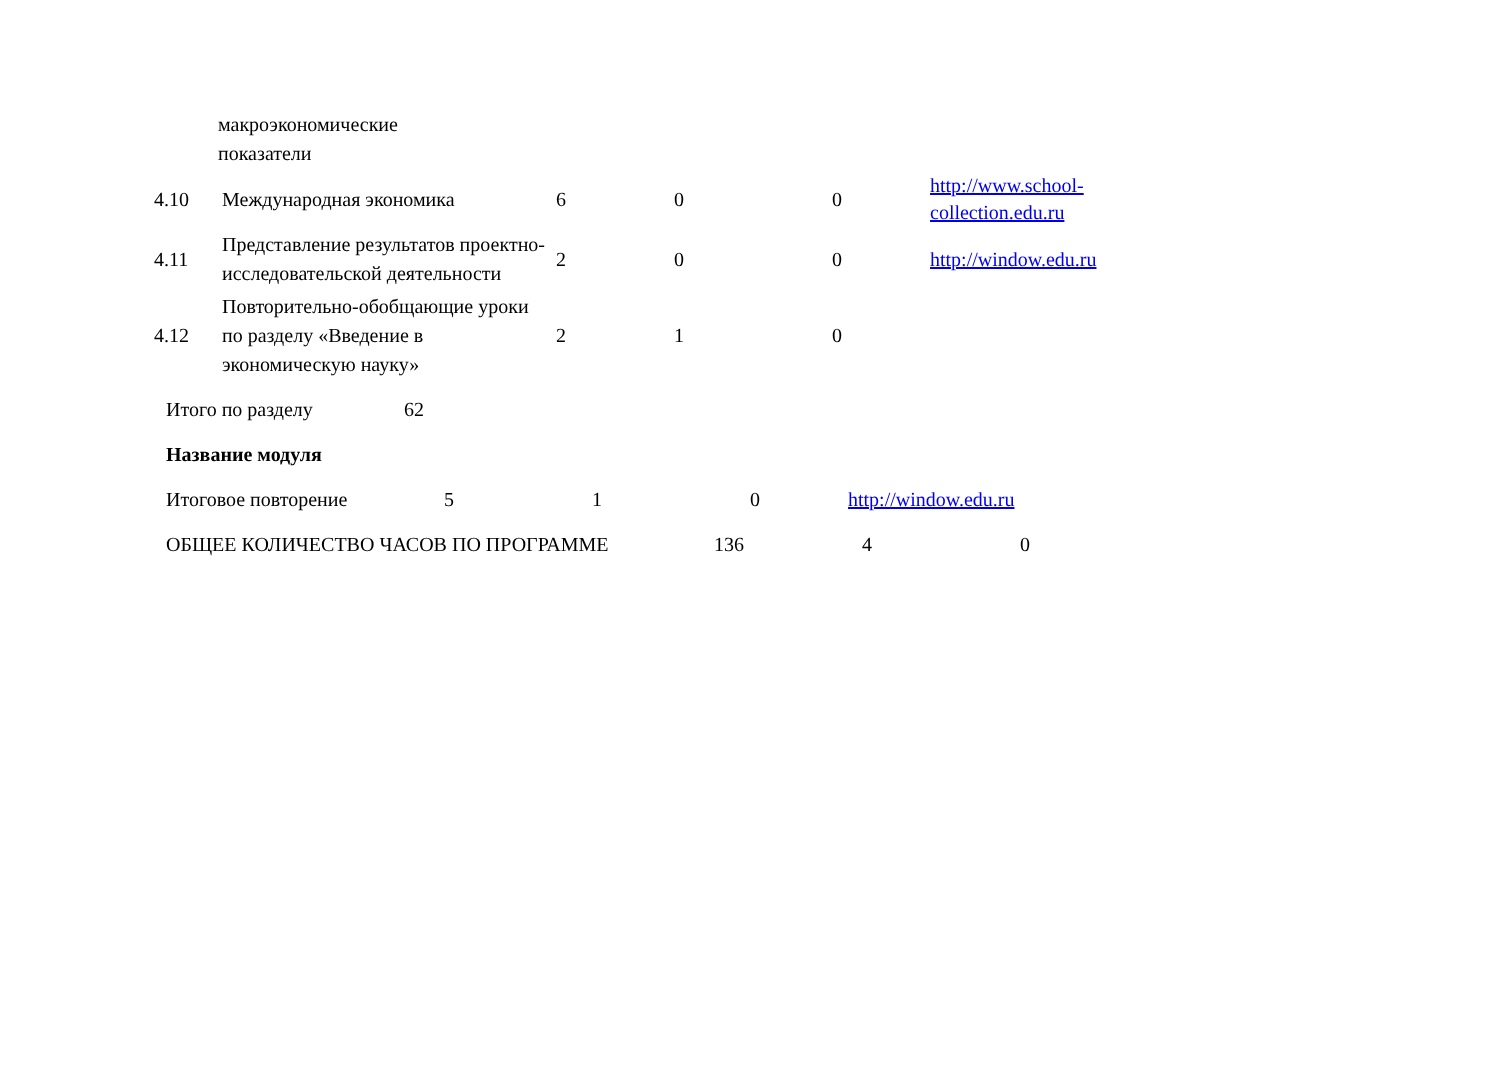| | макроэкономические показатели | | | | |
| 4.10 | Международная экономика | 6 | 0 | 0 | http://www.school- collection.edu.ru |
| 4.11 | Представление результатов проектно-исследовательской деятельности | 2 | 0 | 0 | http://window.edu.ru |
| 4.12 | Повторительно-обобщающие уроки по разделу «Введение в экономическую науку» | 2 | 1 | 0 | |
| Итого по разделу | 62 |
| Название модуля | |
| Итоговое повторение | 5 | 1 | 0 | http://window.edu.ru |
| ОБЩЕЕ КОЛИЧЕСТВО ЧАСОВ ПО ПРОГРАММЕ | 136 | 4 | 0 |